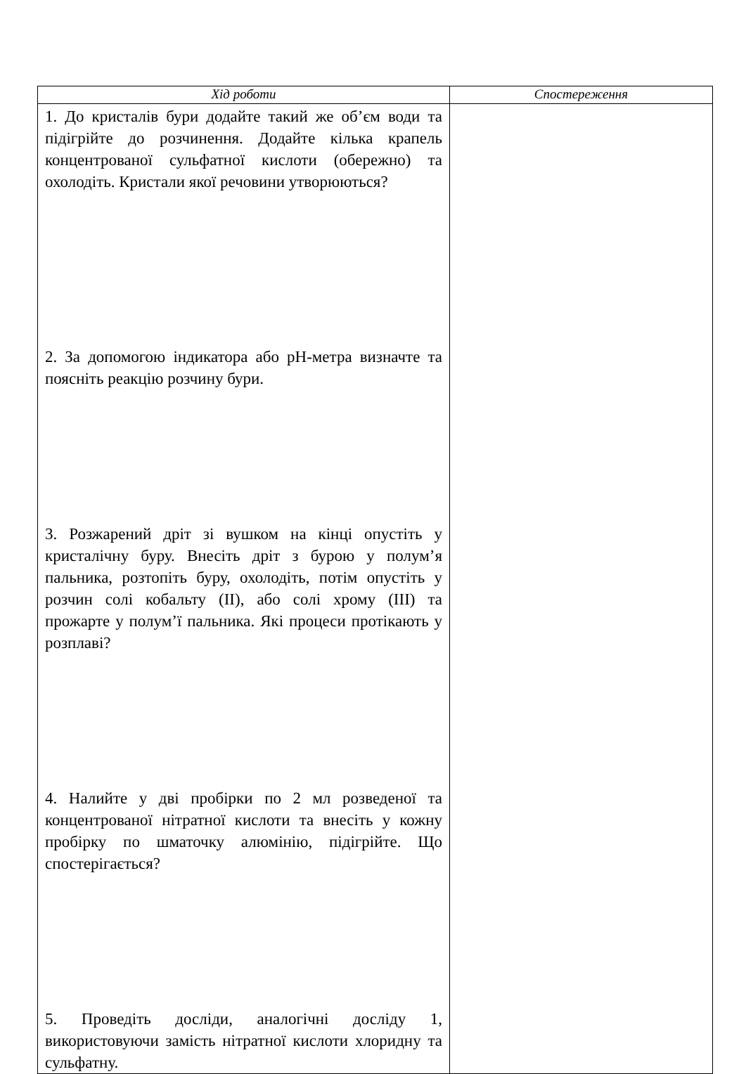| Хід роботи | Спостереження |
| --- | --- |
| 1. До кристалів бури додайте такий же об’єм води та підігрійте до розчинення. Додайте кілька крапель концентрованої сульфатної кислоти (обережно) та охолодіть. Кристали якої речовини утворюються? 2. За допомогою індикатора або рН-метра визначте та поясніть реакцію розчину бури. 3. Розжарений дріт зі вушком на кінці опустіть у кристалічну буру. Внесіть дріт з бурою у полум’я пальника, розтопіть буру, охолодіть, потім опустіть у розчин солі кобальту (ІІ), або солі хрому (ІІІ) та прожарте у полум’ї пальника. Які процеси протікають у розплаві? 4. Налийте у дві пробірки по 2 мл розведеної та концентрованої нітратної кислоти та внесіть у кожну пробірку по шматочку алюмінію, підігрійте. Що спостерігається? 5. Проведіть досліди, аналогічні досліду 1, використовуючи замість нітратної кислоти хлоридну та сульфатну. | |